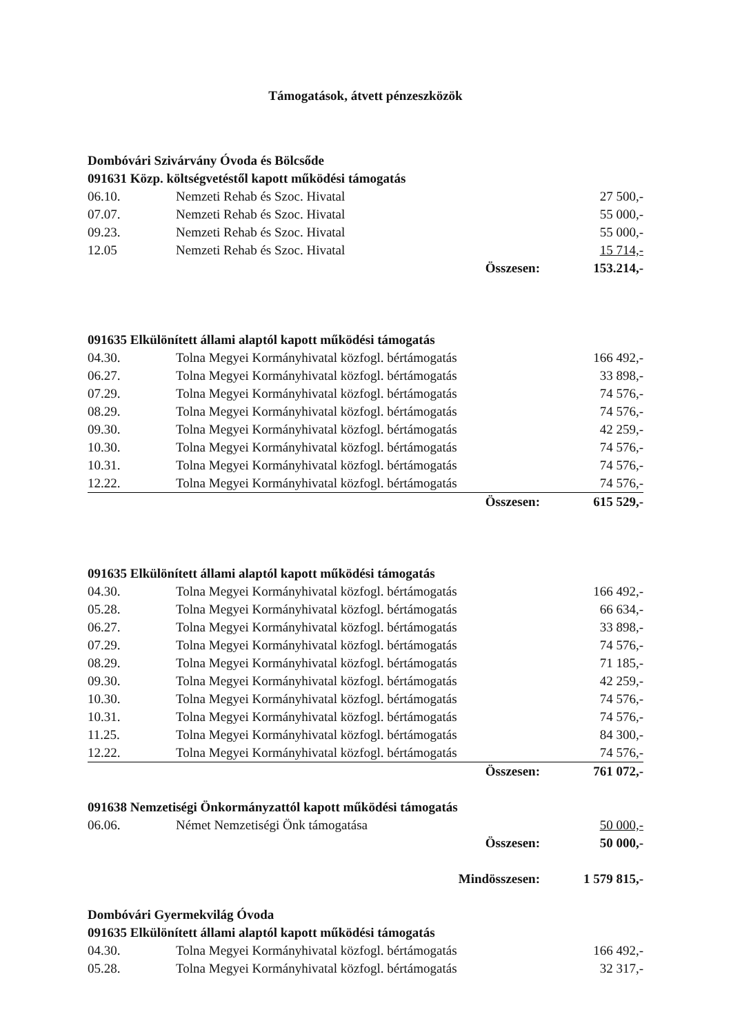Támogatások, átvett pénzeszközök
Dombóvári Szivárvány Óvoda és Bölcsőde
091631 Közp. költségvetéstől kapott működési támogatás
| 06.10. | Nemzeti Rehab és Szoc. Hivatal | 27 500,- |
| 07.07. | Nemzeti Rehab és Szoc. Hivatal | 55 000,- |
| 09.23. | Nemzeti Rehab és Szoc. Hivatal | 55 000,- |
| 12.05 | Nemzeti Rehab és Szoc. Hivatal | 15 714,- |
| | Összesen: | 153.214,- |
091635 Elkülönített állami alaptól kapott működési támogatás
| 04.30. | Tolna Megyei Kormányhivatal közfogl. bértámogatás | 166 492,- |
| 06.27. | Tolna Megyei Kormányhivatal közfogl. bértámogatás | 33 898,- |
| 07.29. | Tolna Megyei Kormányhivatal közfogl. bértámogatás | 74 576,- |
| 08.29. | Tolna Megyei Kormányhivatal közfogl. bértámogatás | 74 576,- |
| 09.30. | Tolna Megyei Kormányhivatal közfogl. bértámogatás | 42 259,- |
| 10.30. | Tolna Megyei Kormányhivatal közfogl. bértámogatás | 74 576,- |
| 10.31. | Tolna Megyei Kormányhivatal közfogl. bértámogatás | 74 576,- |
| 12.22. | Tolna Megyei Kormányhivatal közfogl. bértámogatás | 74 576,- |
| | Összesen: | 615 529,- |
091635 Elkülönített állami alaptól kapott működési támogatás
| 04.30. | Tolna Megyei Kormányhivatal közfogl. bértámogatás | 166 492,- |
| 05.28. | Tolna Megyei Kormányhivatal közfogl. bértámogatás | 66 634,- |
| 06.27. | Tolna Megyei Kormányhivatal közfogl. bértámogatás | 33 898,- |
| 07.29. | Tolna Megyei Kormányhivatal közfogl. bértámogatás | 74 576,- |
| 08.29. | Tolna Megyei Kormányhivatal közfogl. bértámogatás | 71 185,- |
| 09.30. | Tolna Megyei Kormányhivatal közfogl. bértámogatás | 42 259,- |
| 10.30. | Tolna Megyei Kormányhivatal közfogl. bértámogatás | 74 576,- |
| 10.31. | Tolna Megyei Kormányhivatal közfogl. bértámogatás | 74 576,- |
| 11.25. | Tolna Megyei Kormányhivatal közfogl. bértámogatás | 84 300,- |
| 12.22. | Tolna Megyei Kormányhivatal közfogl. bértámogatás | 74 576,- |
| | Összesen: | 761 072,- |
091638 Nemzetiségi Önkormányzattól kapott működési támogatás
| 06.06. | Német Nemzetiségi Önk támogatása | 50 000,- |
| | Összesen: | 50 000,- |
| | Mindösszesen: | 1 579 815,- |
Dombóvári Gyermekvilág Óvoda
091635 Elkülönített állami alaptól kapott működési támogatás
| 04.30. | Tolna Megyei Kormányhivatal közfogl. bértámogatás | 166 492,- |
| 05.28. | Tolna Megyei Kormányhivatal közfogl. bértámogatás | 32 317,- |